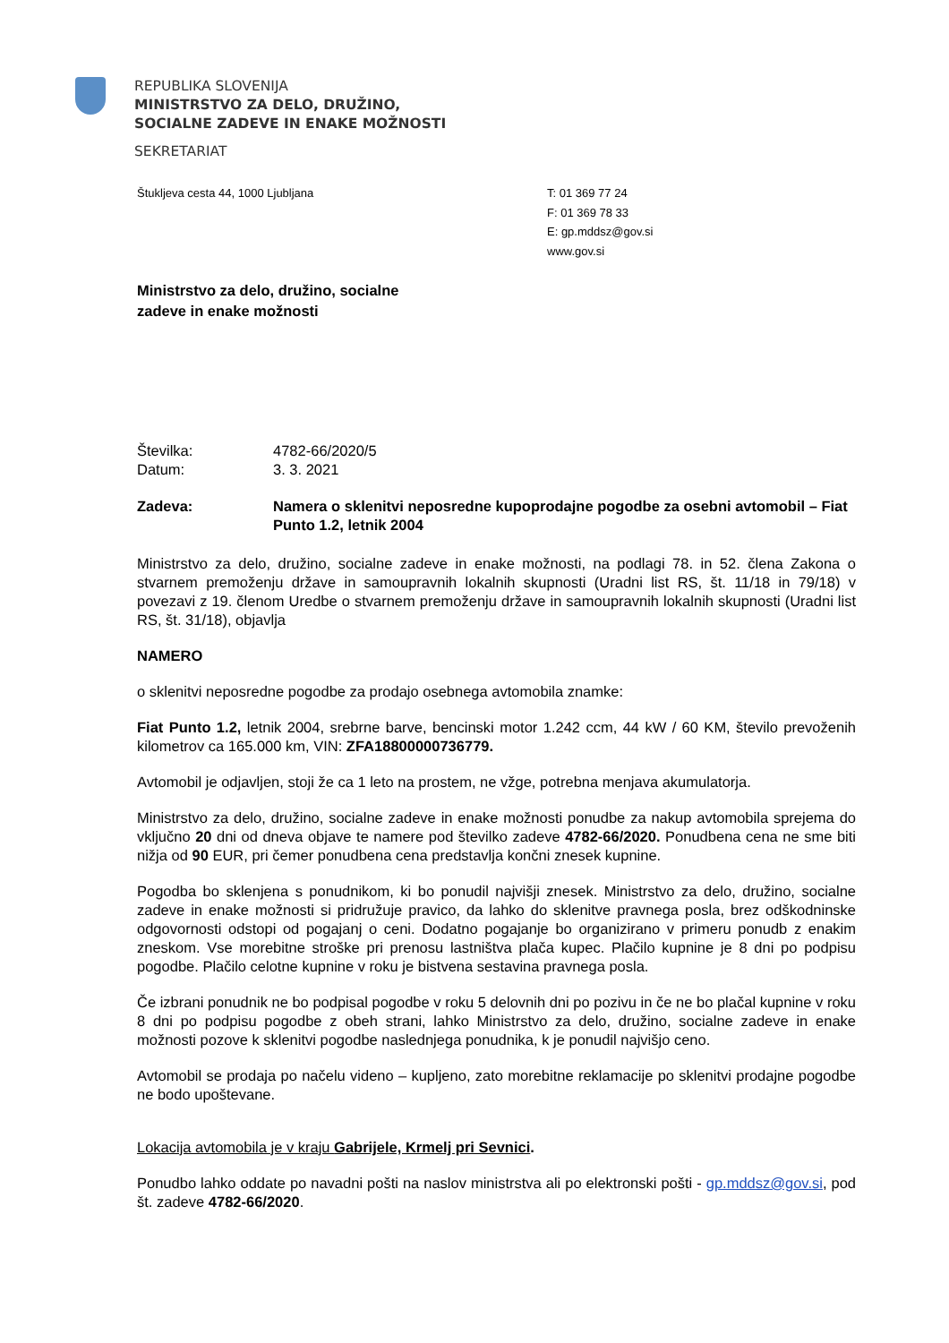REPUBLIKA SLOVENIJA
MINISTRSTVO ZA DELO, DRUŽINO,
SOCIALNE ZADEVE IN ENAKE MOŽNOSTI
SEKRETARIAT
Štukljeva cesta 44, 1000 Ljubljana T: 01 369 77 24
F: 01 369 78 33
E: gp.mddsz@gov.si
www.gov.si
Ministrstvo za delo, družino, socialne
zadeve in enake možnosti
Številka:
Datum:
4782-66/2020/5
3. 3. 2021
Zadeva: Namera o sklenitvi neposredne kupoprodajne pogodbe za osebni avtomobil – Fiat Punto 1.2, letnik 2004
Ministrstvo za delo, družino, socialne zadeve in enake možnosti, na podlagi 78. in 52. člena Zakona o stvarnem premoženju države in samoupravnih lokalnih skupnosti (Uradni list RS, št. 11/18 in 79/18) v povezavi z 19. členom Uredbe o stvarnem premoženju države in samoupravnih lokalnih skupnosti (Uradni list RS, št. 31/18), objavlja
NAMERO
o sklenitvi neposredne pogodbe za prodajo osebnega avtomobila znamke:
Fiat Punto 1.2, letnik 2004, srebrne barve, bencinski motor 1.242 ccm, 44 kW / 60 KM, število prevoženih kilometrov ca 165.000 km, VIN: ZFA18800000736779.
Avtomobil je odjavljen, stoji že ca 1 leto na prostem, ne vžge, potrebna menjava akumulatorja.
Ministrstvo za delo, družino, socialne zadeve in enake možnosti ponudbe za nakup avtomobila sprejema do vključno 20 dni od dneva objave te namere pod številko zadeve 4782-66/2020. Ponudbena cena ne sme biti nižja od 90 EUR, pri čemer ponudbena cena predstavlja končni znesek kupnine.
Pogodba bo sklenjena s ponudnikom, ki bo ponudil najvišji znesek. Ministrstvo za delo, družino, socialne zadeve in enake možnosti si pridružuje pravico, da lahko do sklenitve pravnega posla, brez odškodninske odgovornosti odstopi od pogajanj o ceni. Dodatno pogajanje bo organizirano v primeru ponudb z enakim zneskom. Vse morebitne stroške pri prenosu lastništva plača kupec. Plačilo kupnine je 8 dni po podpisu pogodbe. Plačilo celotne kupnine v roku je bistvena sestavina pravnega posla.
Če izbrani ponudnik ne bo podpisal pogodbe v roku 5 delovnih dni po pozivu in če ne bo plačal kupnine v roku 8 dni po podpisu pogodbe z obeh strani, lahko Ministrstvo za delo, družino, socialne zadeve in enake možnosti pozove k sklenitvi pogodbe naslednjega ponudnika, k je ponudil najvišjo ceno.
Avtomobil se prodaja po načelu videno – kupljeno, zato morebitne reklamacije po sklenitvi prodajne pogodbe ne bodo upoštevane.
Lokacija avtomobila je v kraju Gabrijele, Krmelj pri Sevnici.
Ponudbo lahko oddate po navadni pošti na naslov ministrstva ali po elektronski pošti - gp.mddsz@gov.si, pod št. zadeve 4782-66/2020.